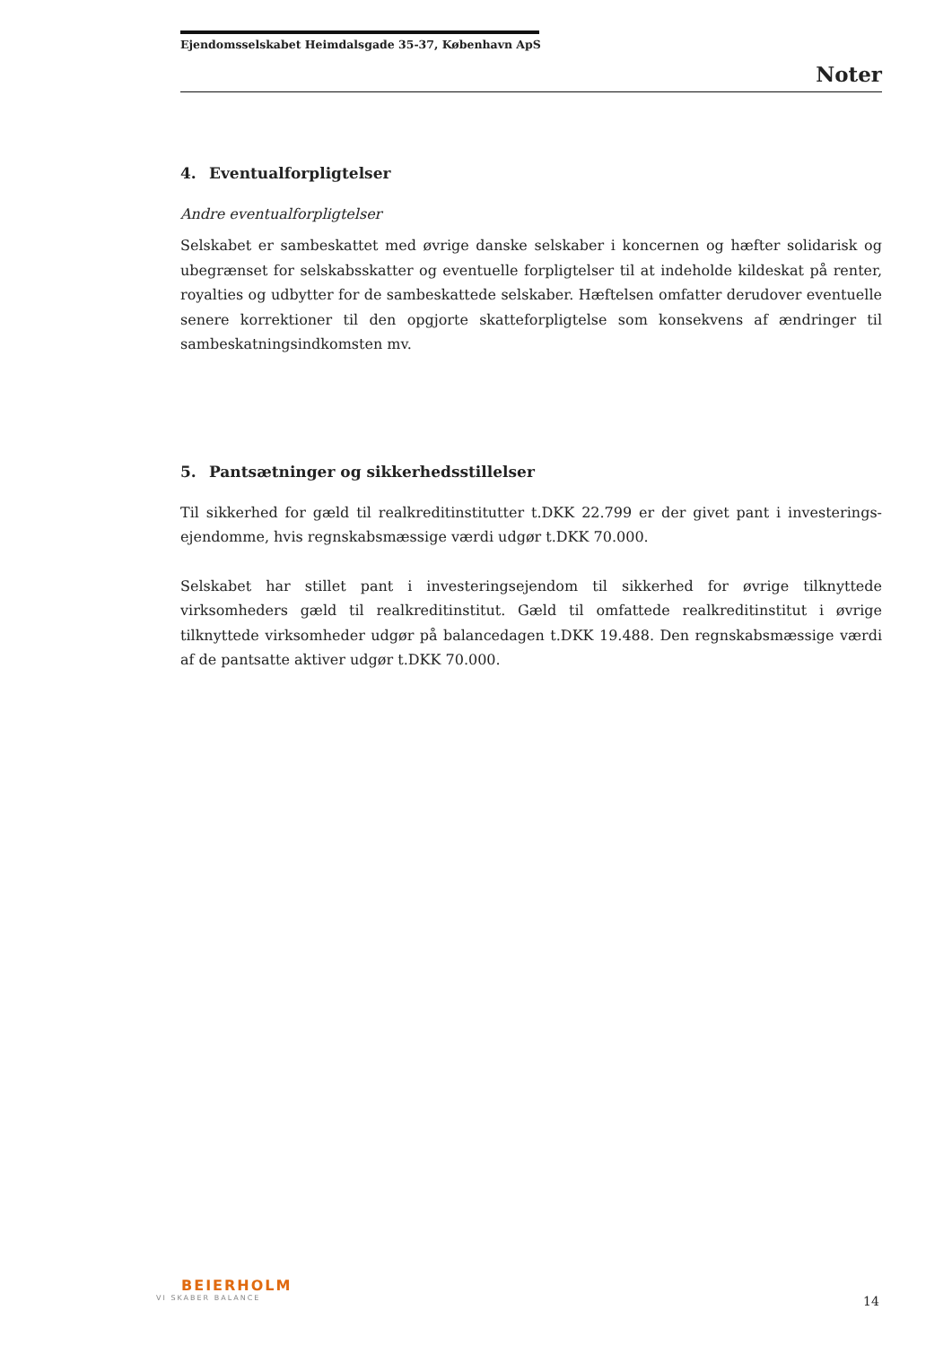Ejendomsselskabet Heimdalsgade 35-37, København ApS
Noter
4. Eventualforpligtelser
Andre eventualforpligtelser
Selskabet er sambeskattet med øvrige danske selskaber i koncernen og hæfter solidarisk og ubegrænset for selskabsskatter og eventuelle forpligtelser til at indeholde kildeskat på renter, royalties og udbytter for de sambeskattede selskaber. Hæftelsen omfatter derudover eventuelle senere korrektioner til den opgjorte skatteforpligtelse som konsekvens af ændringer til sambeskatningsindkomsten mv.
5. Pantsætninger og sikkerhedsstillelser
Til sikkerhed for gæld til realkreditinstitutter t.DKK 22.799 er der givet pant i investerings-ejendomme, hvis regnskabsmæssige værdi udgør t.DKK 70.000.
Selskabet har stillet pant i investeringsejendom til sikkerhed for øvrige tilknyttede virksomheders gæld til realkreditinstitut. Gæld til omfattede realkreditinstitut i øvrige tilknyttede virksomheder udgør på balancedagen t.DKK 19.488. Den regnskabsmæssige værdi af de pantsatte aktiver udgør t.DKK 70.000.
BEIERHOLM
VI SKABER BALANCE
14